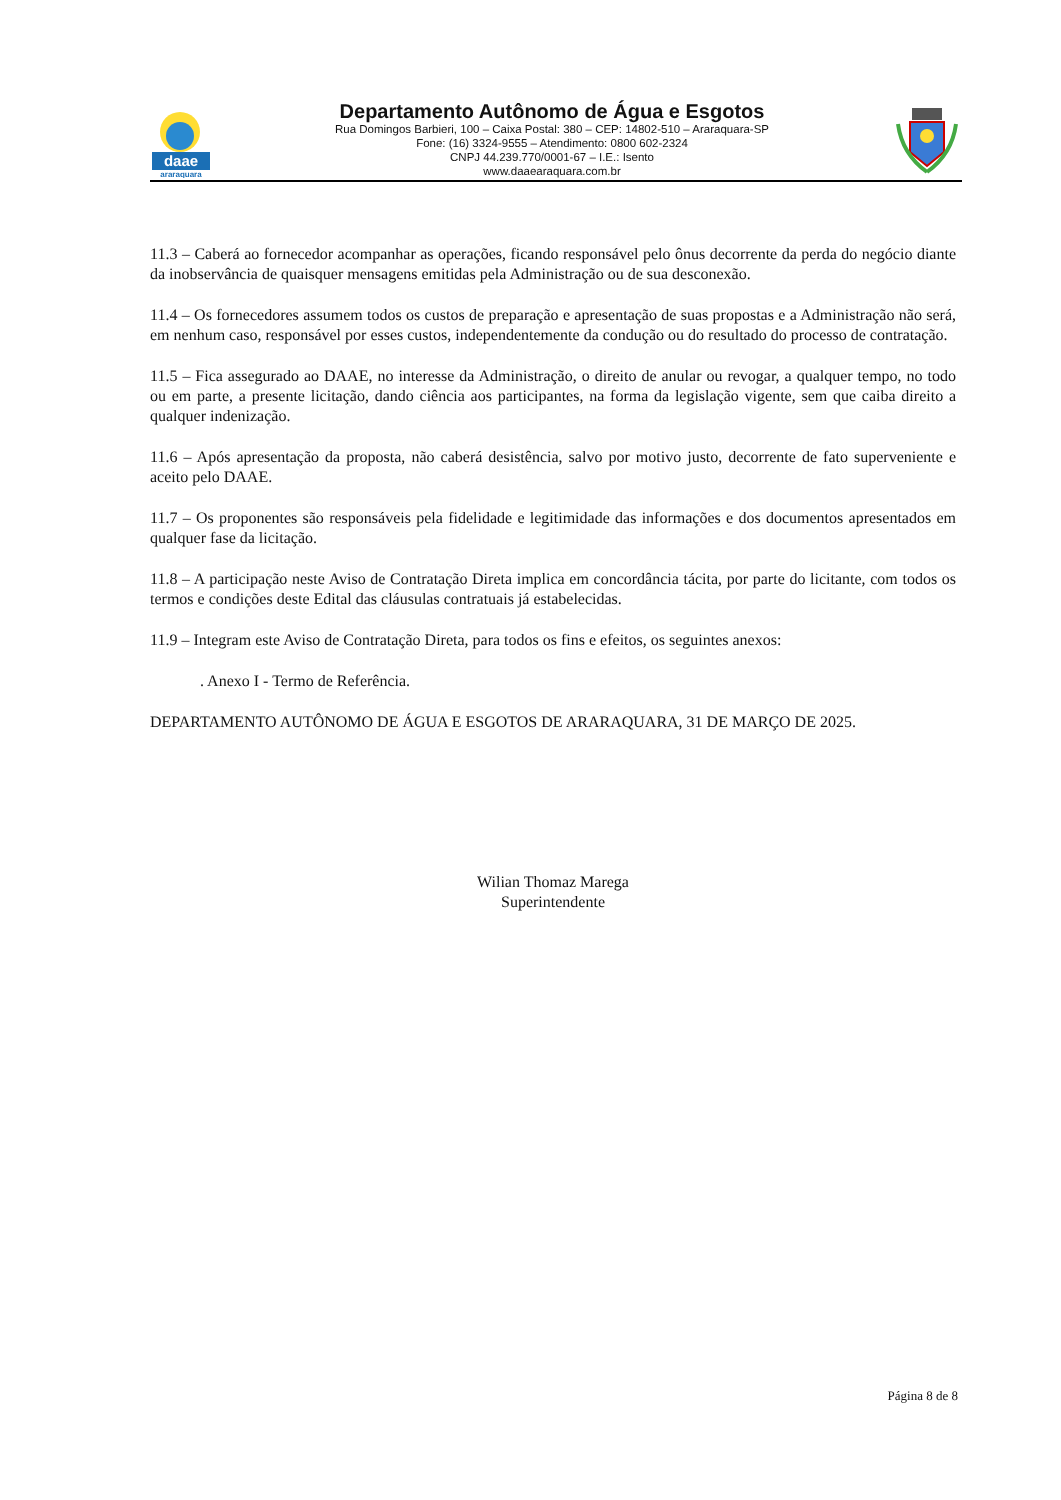daae
araraquara
Departamento Autônomo de Água e Esgotos
Rua Domingos Barbieri, 100 – Caixa Postal: 380 – CEP: 14802-510 – Araraquara-SP
Fone: (16) 3324-9555 – Atendimento: 0800 602-2324
CNPJ 44.239.770/0001-67 – I.E.: Isento
www.daaearaquara.com.br
11.3 – Caberá ao fornecedor acompanhar as operações, ficando responsável pelo ônus decorrente da perda do negócio diante da inobservância de quaisquer mensagens emitidas pela Administração ou de sua desconexão.
11.4 – Os fornecedores assumem todos os custos de preparação e apresentação de suas propostas e a Administração não será, em nenhum caso, responsável por esses custos, independentemente da condução ou do resultado do processo de contratação.
11.5 – Fica assegurado ao DAAE, no interesse da Administração, o direito de anular ou revogar, a qualquer tempo, no todo ou em parte, a presente licitação, dando ciência aos participantes, na forma da legislação vigente, sem que caiba direito a qualquer indenização.
11.6 – Após apresentação da proposta, não caberá desistência, salvo por motivo justo, decorrente de fato superveniente e aceito pelo DAAE.
11.7 – Os proponentes são responsáveis pela fidelidade e legitimidade das informações e dos documentos apresentados em qualquer fase da licitação.
11.8 – A participação neste Aviso de Contratação Direta implica em concordância tácita, por parte do licitante, com todos os termos e condições deste Edital das cláusulas contratuais já estabelecidas.
11.9 – Integram este Aviso de Contratação Direta, para todos os fins e efeitos, os seguintes anexos:
. Anexo I - Termo de Referência.
DEPARTAMENTO AUTÔNOMO DE ÁGUA E ESGOTOS DE ARARAQUARA, 31 DE MARÇO DE 2025.
Wilian Thomaz Marega
Superintendente
Página 8 de 8